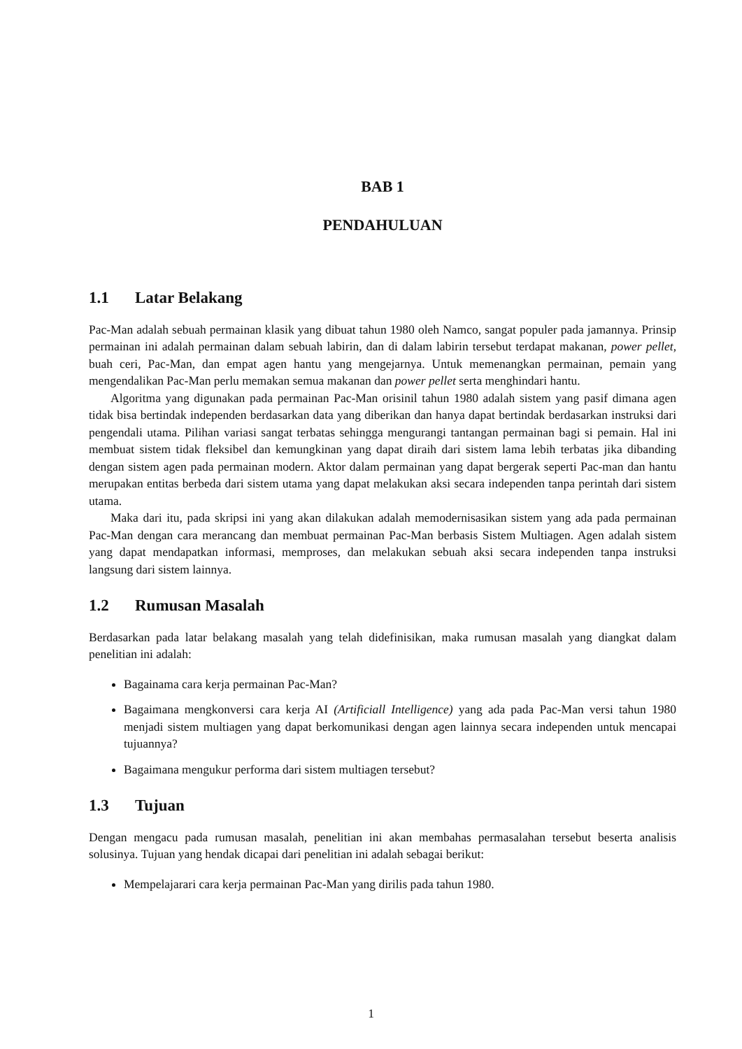BAB 1
PENDAHULUAN
1.1 Latar Belakang
Pac-Man adalah sebuah permainan klasik yang dibuat tahun 1980 oleh Namco, sangat populer pada jamannya. Prinsip permainan ini adalah permainan dalam sebuah labirin, dan di dalam labirin tersebut terdapat makanan, power pellet, buah ceri, Pac-Man, dan empat agen hantu yang mengejarnya. Untuk memenangkan permainan, pemain yang mengendalikan Pac-Man perlu memakan semua makanan dan power pellet serta menghindari hantu.
Algoritma yang digunakan pada permainan Pac-Man orisinil tahun 1980 adalah sistem yang pasif dimana agen tidak bisa bertindak independen berdasarkan data yang diberikan dan hanya dapat bertindak berdasarkan instruksi dari pengendali utama. Pilihan variasi sangat terbatas sehingga mengurangi tantangan permainan bagi si pemain. Hal ini membuat sistem tidak fleksibel dan kemungkinan yang dapat diraih dari sistem lama lebih terbatas jika dibanding dengan sistem agen pada permainan modern. Aktor dalam permainan yang dapat bergerak seperti Pac-man dan hantu merupakan entitas berbeda dari sistem utama yang dapat melakukan aksi secara independen tanpa perintah dari sistem utama.
Maka dari itu, pada skripsi ini yang akan dilakukan adalah memodernisasikan sistem yang ada pada permainan Pac-Man dengan cara merancang dan membuat permainan Pac-Man berbasis Sistem Multiagen. Agen adalah sistem yang dapat mendapatkan informasi, memproses, dan melakukan sebuah aksi secara independen tanpa instruksi langsung dari sistem lainnya.
1.2 Rumusan Masalah
Berdasarkan pada latar belakang masalah yang telah didefinisikan, maka rumusan masalah yang diangkat dalam penelitian ini adalah:
Bagainama cara kerja permainan Pac-Man?
Bagaimana mengkonversi cara kerja AI (Artificiall Intelligence) yang ada pada Pac-Man versi tahun 1980 menjadi sistem multiagen yang dapat berkomunikasi dengan agen lainnya secara independen untuk mencapai tujuannya?
Bagaimana mengukur performa dari sistem multiagen tersebut?
1.3 Tujuan
Dengan mengacu pada rumusan masalah, penelitian ini akan membahas permasalahan tersebut beserta analisis solusinya. Tujuan yang hendak dicapai dari penelitian ini adalah sebagai berikut:
Mempelajarari cara kerja permainan Pac-Man yang dirilis pada tahun 1980.
1